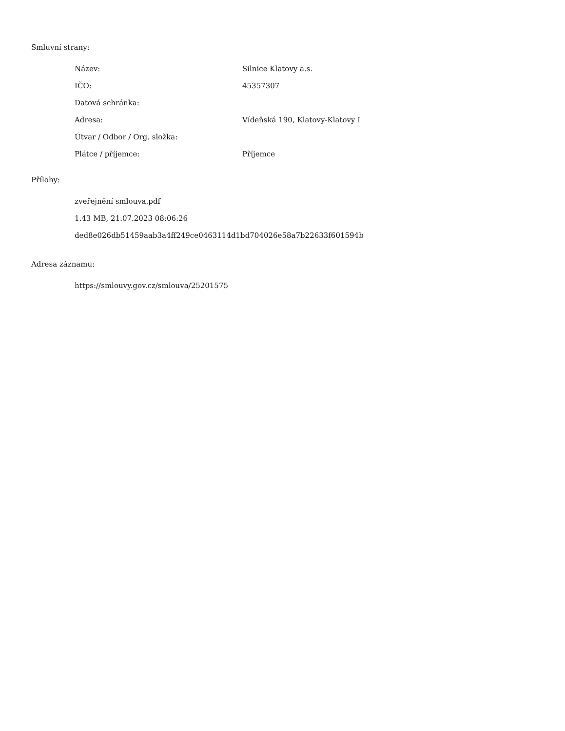Smluvní strany:
| Název: | Silnice Klatovy a.s. |
| IČO: | 45357307 |
| Datová schránka: | |
| Adresa: | Vídeňská 190, Klatovy-Klatovy I |
| Útvar / Odbor / Org. složka: | |
| Plátce / příjemce: | Příjemce |
Přílohy:
zveřejnění smlouva.pdf
1.43 MB, 21.07.2023 08:06:26
ded8e026db51459aab3a4ff249ce0463114d1bd704026e58a7b22633f601594b
Adresa záznamu:
https://smlouvy.gov.cz/smlouva/25201575